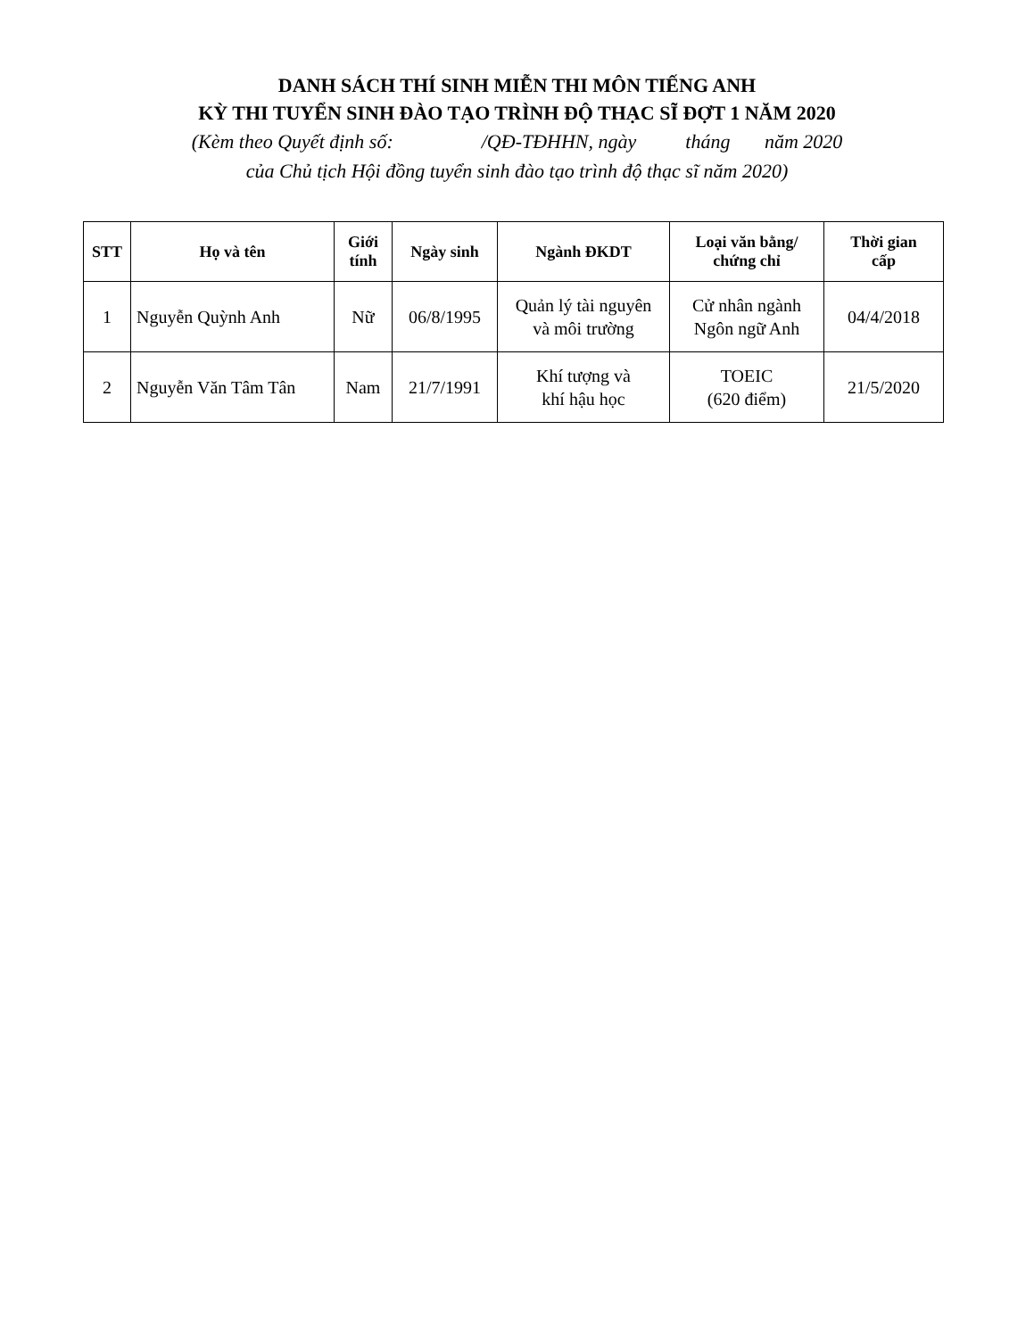DANH SÁCH THÍ SINH MIỄN THI MÔN TIẾNG ANH
KỲ THI TUYỂN SINH ĐÀO TẠO TRÌNH ĐỘ THẠC SĨ ĐỢT 1 NĂM 2020
(Kèm theo Quyết định số: /QĐ-TĐHHN, ngày tháng năm 2020
của Chủ tịch Hội đồng tuyển sinh đào tạo trình độ thạc sĩ năm 2020)
| STT | Họ và tên | Giới tính | Ngày sinh | Ngành ĐKDT | Loại văn bằng/ chứng chỉ | Thời gian cấp |
| --- | --- | --- | --- | --- | --- | --- |
| 1 | Nguyễn Quỳnh Anh | Nữ | 06/8/1995 | Quản lý tài nguyên và môi trường | Cử nhân ngành Ngôn ngữ Anh | 04/4/2018 |
| 2 | Nguyễn Văn Tâm Tân | Nam | 21/7/1991 | Khí tượng và khí hậu học | TOEIC (620 điểm) | 21/5/2020 |